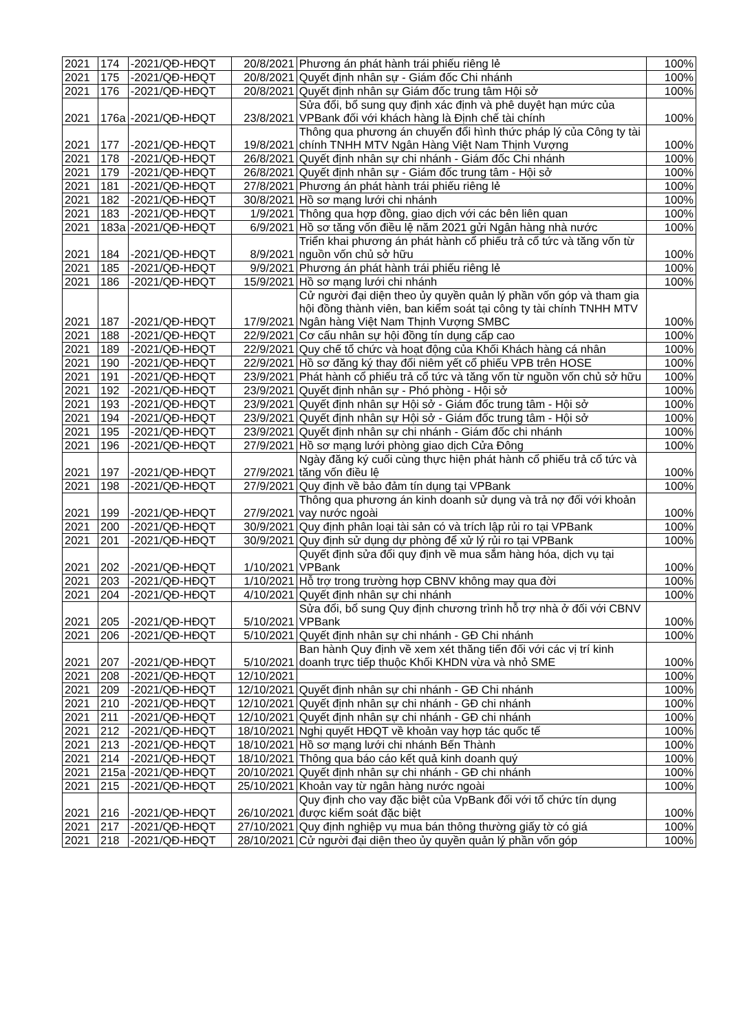| 2021 | 174 | -2021/QĐ-HĐQT | 20/8/2021 | Phương án phát hành trái phiếu riêng lẻ | 100% |
| 2021 | 175 | -2021/QĐ-HĐQT | 20/8/2021 | Quyết định nhân sự - Giám đốc Chi nhánh | 100% |
| 2021 | 176 | -2021/QĐ-HĐQT | 20/8/2021 | Quyết định nhân sự Giám đốc trung tâm Hội sở | 100% |
| 2021 | 176a | -2021/QĐ-HĐQT | 23/8/2021 | Sửa đổi, bổ sung quy định xác định và phê duyệt hạn mức của VPBank đối với khách hàng là Định chế tài chính | 100% |
| 2021 | 177 | -2021/QĐ-HĐQT | 19/8/2021 | Thông qua phương án chuyển đổi hình thức pháp lý của Công ty tài chính TNHH MTV Ngân Hàng Việt Nam Thịnh Vượng | 100% |
| 2021 | 178 | -2021/QĐ-HĐQT | 26/8/2021 | Quyết định nhân sự chi nhánh - Giám đốc Chi nhánh | 100% |
| 2021 | 179 | -2021/QĐ-HĐQT | 26/8/2021 | Quyết định nhân sự - Giám đốc trung tâm - Hội sở | 100% |
| 2021 | 181 | -2021/QĐ-HĐQT | 27/8/2021 | Phương án phát hành trái phiếu riêng lẻ | 100% |
| 2021 | 182 | -2021/QĐ-HĐQT | 30/8/2021 | Hồ sơ mạng lưới chi nhánh | 100% |
| 2021 | 183 | -2021/QĐ-HĐQT | 1/9/2021 | Thông qua hợp đồng, giao dịch với các bên liên quan | 100% |
| 2021 | 183a | -2021/QĐ-HĐQT | 6/9/2021 | Hồ sơ tăng vốn điều lệ năm 2021 gửi Ngân hàng nhà nước | 100% |
| 2021 | 184 | -2021/QĐ-HĐQT | 8/9/2021 | Triển khai phương án phát hành cổ phiếu trả cổ tức và tăng vốn từ nguồn vốn chủ sở hữu | 100% |
| 2021 | 185 | -2021/QĐ-HĐQT | 9/9/2021 | Phương án phát hành trái phiếu riêng lẻ | 100% |
| 2021 | 186 | -2021/QĐ-HĐQT | 15/9/2021 | Hồ sơ mạng lưới chi nhánh | 100% |
| 2021 | 187 | -2021/QĐ-HĐQT | 17/9/2021 | Cử người đại diện theo ủy quyền quản lý phần vốn góp và tham gia hội đồng thành viên, ban kiểm soát tại công ty tài chính TNHH MTV Ngân hàng Việt Nam Thịnh Vượng SMBC | 100% |
| 2021 | 188 | -2021/QĐ-HĐQT | 22/9/2021 | Cơ cấu nhân sự hội đồng tín dụng cấp cao | 100% |
| 2021 | 189 | -2021/QĐ-HĐQT | 22/9/2021 | Quy chế tổ chức và hoạt động của Khối Khách hàng cá nhân | 100% |
| 2021 | 190 | -2021/QĐ-HĐQT | 22/9/2021 | Hồ sơ đăng ký thay đổi niêm yết cổ phiếu VPB trên HOSE | 100% |
| 2021 | 191 | -2021/QĐ-HĐQT | 23/9/2021 | Phát hành cổ phiếu trả cổ tức và tăng vốn từ nguồn vốn chủ sở hữu | 100% |
| 2021 | 192 | -2021/QĐ-HĐQT | 23/9/2021 | Quyết định nhân sự - Phó phòng - Hội sở | 100% |
| 2021 | 193 | -2021/QĐ-HĐQT | 23/9/2021 | Quyết định nhân sự Hội sở - Giám đốc trung tâm - Hội sở | 100% |
| 2021 | 194 | -2021/QĐ-HĐQT | 23/9/2021 | Quyết định nhân sự Hội sở - Giám đốc trung tâm - Hội sở | 100% |
| 2021 | 195 | -2021/QĐ-HĐQT | 23/9/2021 | Quyết định nhân sự chi nhánh - Giám đốc chi nhánh | 100% |
| 2021 | 196 | -2021/QĐ-HĐQT | 27/9/2021 | Hồ sơ mạng lưới phòng giao dịch Cửa Đông | 100% |
| 2021 | 197 | -2021/QĐ-HĐQT | 27/9/2021 | Ngày đăng ký cuối cùng thực hiện phát hành cổ phiếu trả cổ tức và tăng vốn điều lệ | 100% |
| 2021 | 198 | -2021/QĐ-HĐQT | 27/9/2021 | Quy định về bảo đảm tín dụng tại VPBank | 100% |
| 2021 | 199 | -2021/QĐ-HĐQT | 27/9/2021 | Thông qua phương án kinh doanh sử dụng và trả nợ đối với khoản vay nước ngoài | 100% |
| 2021 | 200 | -2021/QĐ-HĐQT | 30/9/2021 | Quy định phân loại tài sản có và trích lập rủi ro tại VPBank | 100% |
| 2021 | 201 | -2021/QĐ-HĐQT | 30/9/2021 | Quy định sử dụng dự phòng để xử lý rủi ro tại VPBank | 100% |
| 2021 | 202 | -2021/QĐ-HĐQT | 1/10/2021 | Quyết định sửa đổi quy định về mua sắm hàng hóa, dịch vụ tại VPBank | 100% |
| 2021 | 203 | -2021/QĐ-HĐQT | 1/10/2021 | Hỗ trợ trong trường hợp CBNV không may qua đời | 100% |
| 2021 | 204 | -2021/QĐ-HĐQT | 4/10/2021 | Quyết định nhân sự chi nhánh | 100% |
| 2021 | 205 | -2021/QĐ-HĐQT | 5/10/2021 | Sửa đổi, bổ sung Quy định chương trình hỗ trợ nhà ở đối với CBNV VPBank | 100% |
| 2021 | 206 | -2021/QĐ-HĐQT | 5/10/2021 | Quyết định nhân sự chi nhánh - GĐ Chi nhánh | 100% |
| 2021 | 207 | -2021/QĐ-HĐQT | 5/10/2021 | Ban hành Quy định về xem xét thăng tiến đối với các vị trí kinh doanh trực tiếp thuộc Khối KHDN vừa và nhỏ SME | 100% |
| 2021 | 208 | -2021/QĐ-HĐQT | 12/10/2021 | | 100% |
| 2021 | 209 | -2021/QĐ-HĐQT | 12/10/2021 | Quyết định nhân sự chi nhánh - GĐ Chi nhánh | 100% |
| 2021 | 210 | -2021/QĐ-HĐQT | 12/10/2021 | Quyết định nhân sự chi nhánh - GĐ chi nhánh | 100% |
| 2021 | 211 | -2021/QĐ-HĐQT | 12/10/2021 | Quyết định nhân sự chi nhánh - GĐ chi nhánh | 100% |
| 2021 | 212 | -2021/QĐ-HĐQT | 18/10/2021 | Nghị quyết HĐQT về khoản vay hợp tác quốc tế | 100% |
| 2021 | 213 | -2021/QĐ-HĐQT | 18/10/2021 | Hồ sơ mạng lưới chi nhánh Bến Thành | 100% |
| 2021 | 214 | -2021/QĐ-HĐQT | 18/10/2021 | Thông qua báo cáo kết quả kinh doanh quý | 100% |
| 2021 | 215a | -2021/QĐ-HĐQT | 20/10/2021 | Quyết định nhân sự chi nhánh - GĐ chi nhánh | 100% |
| 2021 | 215 | -2021/QĐ-HĐQT | 25/10/2021 | Khoản vay từ ngân hàng nước ngoài | 100% |
| 2021 | 216 | -2021/QĐ-HĐQT | 26/10/2021 | Quy định cho vay đặc biệt của VpBank đối với tổ chức tín dụng được kiểm soát đặc biệt | 100% |
| 2021 | 217 | -2021/QĐ-HĐQT | 27/10/2021 | Quy định nghiệp vụ mua bán thông thường giấy tờ có giá | 100% |
| 2021 | 218 | -2021/QĐ-HĐQT | 28/10/2021 | Cử người đại diện theo ủy quyền quản lý phần vốn góp | 100% |